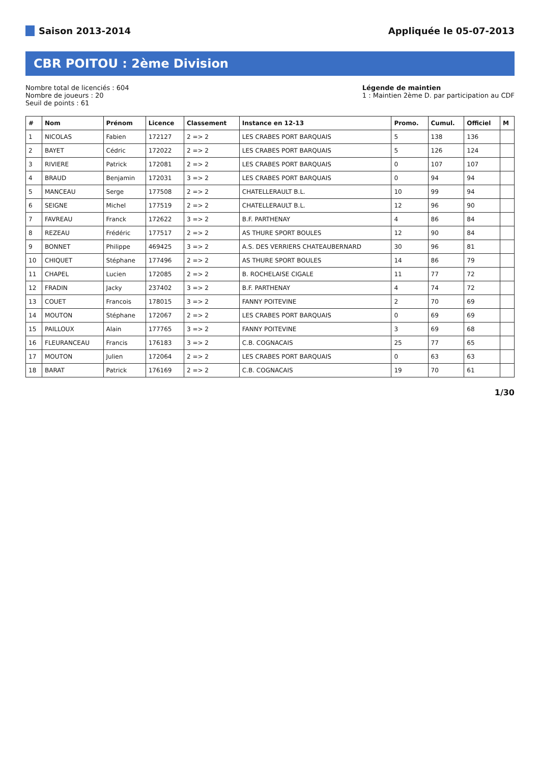Saison 2013-2014 Appliquée le 05-07-2013
CBR POITOU : 2ème Division
Nombre total de licenciés : 604
Nombre de joueurs : 20
Seuil de points : 61
Légende de maintien
1 : Maintien 2ème D. par participation au CDF
| # | Nom | Prénom | Licence | Classement | Instance en 12-13 | Promo. | Cumul. | Officiel | M |
| --- | --- | --- | --- | --- | --- | --- | --- | --- | --- |
| 1 | NICOLAS | Fabien | 172127 | 2 => 2 | LES CRABES PORT BARQUAIS | 5 | 138 | 136 | |
| 2 | BAYET | Cédric | 172022 | 2 => 2 | LES CRABES PORT BARQUAIS | 5 | 126 | 124 | |
| 3 | RIVIERE | Patrick | 172081 | 2 => 2 | LES CRABES PORT BARQUAIS | 0 | 107 | 107 | |
| 4 | BRAUD | Benjamin | 172031 | 3 => 2 | LES CRABES PORT BARQUAIS | 0 | 94 | 94 | |
| 5 | MANCEAU | Serge | 177508 | 2 => 2 | CHATELLERAULT B.L. | 10 | 99 | 94 | |
| 6 | SEIGNE | Michel | 177519 | 2 => 2 | CHATELLERAULT B.L. | 12 | 96 | 90 | |
| 7 | FAVREAU | Franck | 172622 | 3 => 2 | B.F. PARTHENAY | 4 | 86 | 84 | |
| 8 | REZEAU | Frédéric | 177517 | 2 => 2 | AS THURE SPORT BOULES | 12 | 90 | 84 | |
| 9 | BONNET | Philippe | 469425 | 3 => 2 | A.S. DES VERRIERS CHATEAUBERNARD | 30 | 96 | 81 | |
| 10 | CHIQUET | Stéphane | 177496 | 2 => 2 | AS THURE SPORT BOULES | 14 | 86 | 79 | |
| 11 | CHAPEL | Lucien | 172085 | 2 => 2 | B. ROCHELAISE CIGALE | 11 | 77 | 72 | |
| 12 | FRADIN | Jacky | 237402 | 3 => 2 | B.F. PARTHENAY | 4 | 74 | 72 | |
| 13 | COUET | Francois | 178015 | 3 => 2 | FANNY POITEVINE | 2 | 70 | 69 | |
| 14 | MOUTON | Stéphane | 172067 | 2 => 2 | LES CRABES PORT BARQUAIS | 0 | 69 | 69 | |
| 15 | PAILLOUX | Alain | 177765 | 3 => 2 | FANNY POITEVINE | 3 | 69 | 68 | |
| 16 | FLEURANCEAU | Francis | 176183 | 3 => 2 | C.B. COGNACAIS | 25 | 77 | 65 | |
| 17 | MOUTON | Julien | 172064 | 2 => 2 | LES CRABES PORT BARQUAIS | 0 | 63 | 63 | |
| 18 | BARAT | Patrick | 176169 | 2 => 2 | C.B. COGNACAIS | 19 | 70 | 61 | |
1/30